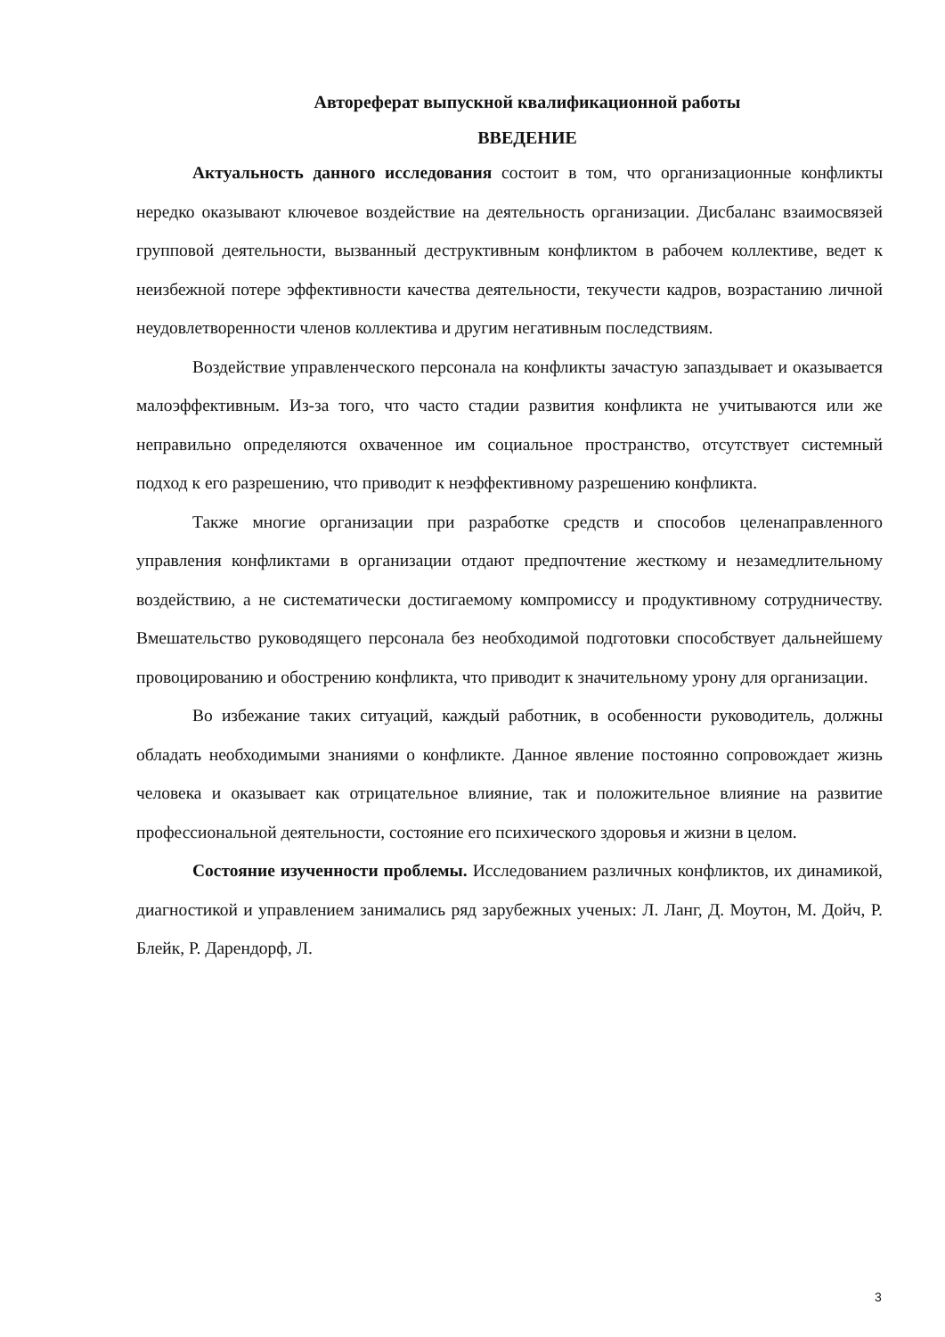Автореферат выпускной квалификационной работы
ВВЕДЕНИЕ
Актуальность данного исследования состоит в том, что организационные конфликты нередко оказывают ключевое воздействие на деятельность организации. Дисбаланс взаимосвязей групповой деятельности, вызванный деструктивным конфликтом в рабочем коллективе, ведет к неизбежной потере эффективности качества деятельности, текучести кадров, возрастанию личной неудовлетворенности членов коллектива и другим негативным последствиям.
Воздействие управленческого персонала на конфликты зачастую запаздывает и оказывается малоэффективным. Из-за того, что часто стадии развития конфликта не учитываются или же неправильно определяются охваченное им социальное пространство, отсутствует системный подход к его разрешению, что приводит к неэффективному разрешению конфликта.
Также многие организации при разработке средств и способов целенаправленного управления конфликтами в организации отдают предпочтение жесткому и незамедлительному воздействию, а не систематически достигаемому компромиссу и продуктивному сотрудничеству. Вмешательство руководящего персонала без необходимой подготовки способствует дальнейшему провоцированию и обострению конфликта, что приводит к значительному урону для организации.
Во избежание таких ситуаций, каждый работник, в особенности руководитель, должны обладать необходимыми знаниями о конфликте. Данное явление постоянно сопровождает жизнь человека и оказывает как отрицательное влияние, так и положительное влияние на развитие профессиональной деятельности, состояние его психического здоровья и жизни в целом.
Состояние изученности проблемы. Исследованием различных конфликтов, их динамикой, диагностикой и управлением занимались ряд зарубежных ученых: Л. Ланг, Д. Моутон, М. Дойч, Р. Блейк, Р. Дарендорф, Л.
3